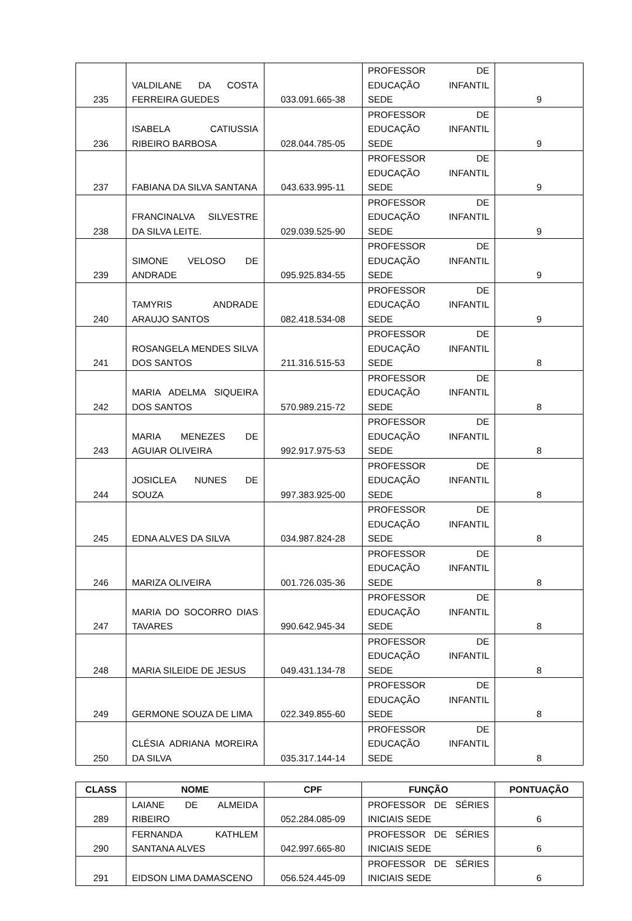| 235 | VALDILANE DA COSTA FERREIRA GUEDES | 033.091.665-38 | PROFESSOR DE EDUCAÇÃO INFANTIL SEDE | 9 |
| 236 | ISABELA CATIUSSIA RIBEIRO BARBOSA | 028.044.785-05 | PROFESSOR DE EDUCAÇÃO INFANTIL SEDE | 9 |
| 237 | FABIANA DA SILVA SANTANA | 043.633.995-11 | PROFESSOR DE EDUCAÇÃO INFANTIL SEDE | 9 |
| 238 | FRANCINALVA SILVESTRE DA SILVA LEITE. | 029.039.525-90 | PROFESSOR DE EDUCAÇÃO INFANTIL SEDE | 9 |
| 239 | SIMONE VELOSO DE ANDRADE | 095.925.834-55 | PROFESSOR DE EDUCAÇÃO INFANTIL SEDE | 9 |
| 240 | TAMYRIS ANDRADE ARAUJO SANTOS | 082.418.534-08 | PROFESSOR DE EDUCAÇÃO INFANTIL SEDE | 9 |
| 241 | ROSANGELA MENDES SILVA DOS SANTOS | 211.316.515-53 | PROFESSOR DE EDUCAÇÃO INFANTIL SEDE | 8 |
| 242 | MARIA ADELMA SIQUEIRA DOS SANTOS | 570.989.215-72 | PROFESSOR DE EDUCAÇÃO INFANTIL SEDE | 8 |
| 243 | MARIA MENEZES DE AGUIAR OLIVEIRA | 992.917.975-53 | PROFESSOR DE EDUCAÇÃO INFANTIL SEDE | 8 |
| 244 | JOSICLEA NUNES DE SOUZA | 997.383.925-00 | PROFESSOR DE EDUCAÇÃO INFANTIL SEDE | 8 |
| 245 | EDNA ALVES DA SILVA | 034.987.824-28 | PROFESSOR DE EDUCAÇÃO INFANTIL SEDE | 8 |
| 246 | MARIZA OLIVEIRA | 001.726.035-36 | PROFESSOR DE EDUCAÇÃO INFANTIL SEDE | 8 |
| 247 | MARIA DO SOCORRO DIAS TAVARES | 990.642.945-34 | PROFESSOR DE EDUCAÇÃO INFANTIL SEDE | 8 |
| 248 | MARIA SILEIDE DE JESUS | 049.431.134-78 | PROFESSOR DE EDUCAÇÃO INFANTIL SEDE | 8 |
| 249 | GERMONE SOUZA DE LIMA | 022.349.855-60 | PROFESSOR DE EDUCAÇÃO INFANTIL SEDE | 8 |
| 250 | CLÉSIA ADRIANA MOREIRA DA SILVA | 035.317.144-14 | PROFESSOR DE EDUCAÇÃO INFANTIL SEDE | 8 |
| CLASS | NOME | CPF | FUNÇÃO | PONTUAÇÃO |
| --- | --- | --- | --- | --- |
| 289 | LAIANE DE ALMEIDA RIBEIRO | 052.284.085-09 | PROFESSOR DE SÉRIES INICIAIS SEDE | 6 |
| 290 | FERNANDA KATHLEM SANTANA ALVES | 042.997.665-80 | PROFESSOR DE SÉRIES INICIAIS SEDE | 6 |
| 291 | EIDSON LIMA DAMASCENO | 056.524.445-09 | PROFESSOR DE SÉRIES INICIAIS SEDE | 6 |